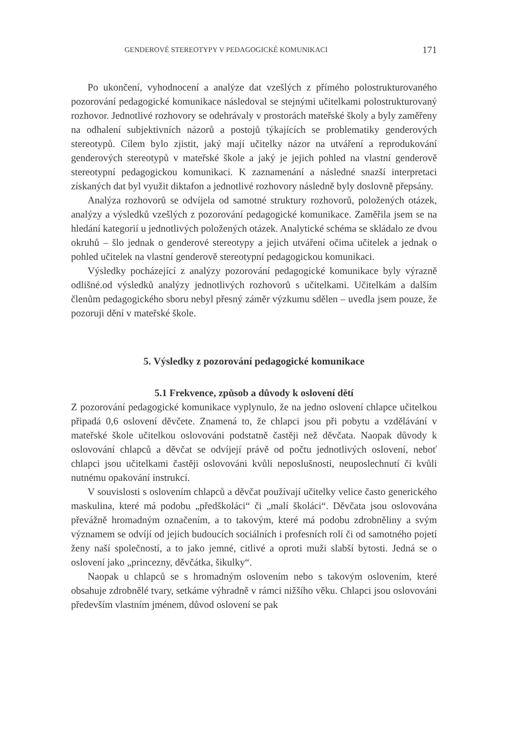GENDEROVÉ STEREOTYPY V PEDAGOGICKÉ KOMUNIKACI 171
Po ukončení, vyhodnocení a analýze dat vzešlých z přímého polostrukturovaného pozorování pedagogické komunikace následoval se stejnými učitelkami polostrukturovaný rozhovor. Jednotlivé rozhovory se odehrávaly v prostorách mateřské školy a byly zaměřeny na odhalení subjektivních názorů a postojů týkajících se problematiky genderových stereotypů. Cílem bylo zjistit, jaký mají učitelky názor na utváření a reprodukování genderových stereotypů v mateřské škole a jaký je jejich pohled na vlastní genderově stereotypní pedagogickou komunikaci. K zaznamenání a následné snazší interpretaci získaných dat byl využit diktafon a jednotlivé rozhovory následně byly doslovně přepsány.
Analýza rozhovorů se odvíjela od samotné struktury rozhovorů, položených otázek, analýzy a výsledků vzešlých z pozorování pedagogické komunikace. Zaměřila jsem se na hledání kategorií u jednotlivých položených otázek. Analytické schéma se skládalo ze dvou okruhů – šlo jednak o genderové stereotypy a jejich utváření očima učitelek a jednak o pohled učitelek na vlastní genderově stereotypní pedagogickou komunikaci.
Výsledky pocházející z analýzy pozorování pedagogické komunikace byly výrazně odlišné.od výsledků analýzy jednotlivých rozhovorů s učitelkami. Učitelkám a dalším členům pedagogického sboru nebyl přesný záměr výzkumu sdělen – uvedla jsem pouze, že pozoruji dění v mateřské škole.
5. Výsledky z pozorování pedagogické komunikace
5.1 Frekvence, způsob a důvody k oslovení dětí
Z pozorování pedagogické komunikace vyplynulo, že na jedno oslovení chlapce učitelkou připadá 0,6 oslovení děvčete. Znamená to, že chlapci jsou při pobytu a vzdělávání v mateřské škole učitelkou oslovováni podstatně častěji než děvčata. Naopak důvody k oslovování chlapců a děvčat se odvíjejí právě od počtu jednotlivých oslovení, neboť chlapci jsou učitelkami častěji oslovováni kvůli neposlušnosti, neuposlechnutí či kvůli nutnému opakování instrukcí.
V souvislosti s oslovením chlapců a děvčat používají učitelky velice často generického maskulina, které má podobu „předškoláci“ či „malí školáci“. Děvčata jsou oslovována převážně hromadným označením, a to takovým, které má podobu zdrobněliny a svým významem se odvíjí od jejich budoucích sociálních i profesních rolí či od samotného pojetí ženy naší společností, a to jako jemné, citlivé a oproti muži slabší bytosti. Jedná se o oslovení jako „princezny, děvčátka, šikulky“.
Naopak u chlapců se s hromadným oslovením nebo s takovým oslovením, které obsahuje zdrobnělé tvary, setkáme výhradně v rámci nižšího věku. Chlapci jsou oslovováni především vlastním jménem, důvod oslovení se pak